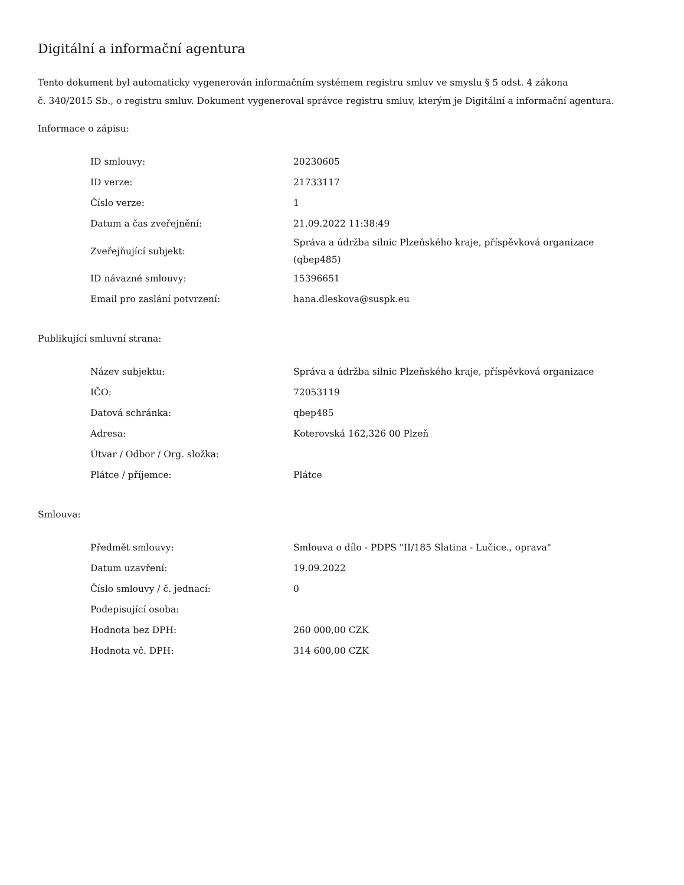Digitální a informační agentura
Tento dokument byl automaticky vygenerován informačním systémem registru smluv ve smyslu § 5 odst. 4 zákona
č. 340/2015 Sb., o registru smluv. Dokument vygeneroval správce registru smluv, kterým je Digitální a informační agentura.
Informace o zápisu:
| ID smlouvy: | 20230605 |
| ID verze: | 21733117 |
| Číslo verze: | 1 |
| Datum a čas zveřejnění: | 21.09.2022 11:38:49 |
| Zveřejňující subjekt: | Správa a údržba silnic Plzeňského kraje, příspěvková organizace (qbep485) |
| ID návazné smlouvy: | 15396651 |
| Email pro zaslání potvrzení: | hana.dleskova@suspk.eu |
Publikující smluvní strana:
| Název subjektu: | Správa a údržba silnic Plzeňského kraje, příspěvková organizace |
| IČO: | 72053119 |
| Datová schránka: | qbep485 |
| Adresa: | Koterovská 162,326 00 Plzeň |
| Útvar / Odbor / Org. složka: | |
| Plátce / příjemce: | Plátce |
Smlouva:
| Předmět smlouvy: | Smlouva o dílo - PDPS "II/185 Slatina - Lučice., oprava" |
| Datum uzavření: | 19.09.2022 |
| Číslo smlouvy / č. jednací: | 0 |
| Podepisující osoba: | |
| Hodnota bez DPH: | 260 000,00 CZK |
| Hodnota vč. DPH: | 314 600,00 CZK |